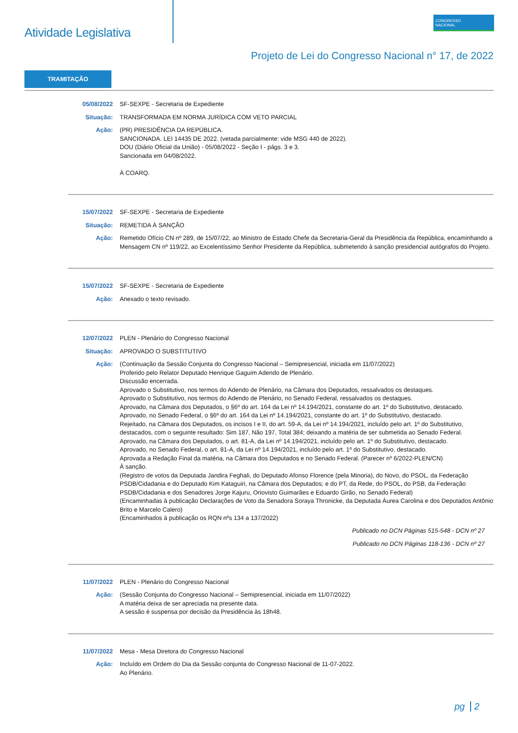Atividade Legislativa
CONGRESSO
NACIONAL
Projeto de Lei do Congresso Nacional n° 17, de 2022
TRAMITAÇÃO
05/08/2022 SF-SEXPE - Secretaria de Expediente
Situação: TRANSFORMADA EM NORMA JURÍDICA COM VETO PARCIAL
Ação: (PR) PRESIDÊNCIA DA REPÚBLICA.
SANCIONADA. LEI 14435 DE 2022. (vetada parcialmente: vide MSG 440 de 2022).
DOU (Diário Oficial da União) - 05/08/2022 - Seção I - págs. 3 e 3.
Sancionada em 04/08/2022.
À COARQ.
15/07/2022 SF-SEXPE - Secretaria de Expediente
Situação: REMETIDA À SANÇÃO
Ação: Remetido Ofício CN nº 289, de 15/07/22, ao Ministro de Estado Chefe da Secretaria-Geral da Presidência da República, encaminhando a Mensagem CN nº 119/22, ao Excelentíssimo Senhor Presidente da República, submetendo à sanção presidencial autógrafos do Projeto.
15/07/2022 SF-SEXPE - Secretaria de Expediente
Ação: Anexado o texto revisado.
12/07/2022 PLEN - Plenário do Congresso Nacional
Situação: APROVADO O SUBSTITUTIVO
Ação: (Continuação da Sessão Conjunta do Congresso Nacional – Semipresencial, iniciada em 11/07/2022)
Proferido pelo Relator Deputado Henrique Gaguim Adendo de Plenário.
Discussão encerrada.
Aprovado o Substitutivo, nos termos do Adendo de Plenário, na Câmara dos Deputados, ressalvados os destaques.
Aprovado o Substitutivo, nos termos do Adendo de Plenário, no Senado Federal, ressalvados os destaques.
Aprovado, na Câmara dos Deputados, o §6º do art. 164 da Lei nº 14.194/2021, constante do art. 1º do Substitutivo, destacado.
Aprovado, no Senado Federal, o §6º do art. 164 da Lei nº 14.194/2021, constante do art. 1º do Substitutivo, destacado.
Rejeitado, na Câmara dos Deputados, os incisos I e II, do art. 59-A, da Lei nº 14.194/2021, incluído pelo art. 1º do Substitutivo, destacados, com o seguinte resultado: Sim 187, Não 197, Total 384; deixando a matéria de ser submetida ao Senado Federal.
Aprovado, na Câmara dos Deputados, o art. 81-A, da Lei nº 14.194/2021, incluído pelo art. 1º do Substitutivo, destacado.
Aprovado, no Senado Federal, o art. 81-A, da Lei nº 14.194/2021, incluído pelo art. 1º do Substitutivo, destacado.
Aprovada a Redação Final da matéria, na Câmara dos Deputados e no Senado Federal. (Parecer nº 6/2022-PLEN/CN)
À sanção.
(Registro de votos da Deputada Jandira Feghali, do Deputado Afonso Florence (pela Minoria), do Novo, do PSOL, da Federação PSDB/Cidadania e do Deputado Kim Kataguiri, na Câmara dos Deputados; e do PT, da Rede, do PSOL, do PSB, da Federação PSDB/Cidadania e dos Senadores Jorge Kajuru, Oriovisto Guimarães e Eduardo Girão, no Senado Federal)
(Encaminhadas à publicação Declarações de Voto da Senadora Soraya Thronicke, da Deputada Áurea Carolina e dos Deputados Antônio Brito e Marcelo Calero)
(Encaminhados à publicação os RQN nºs 134 a 137/2022)
Publicado no DCN Páginas 515-548 - DCN nº 27
Publicado no DCN Páginas 118-136 - DCN nº 27
11/07/2022 PLEN - Plenário do Congresso Nacional
Ação: (Sessão Conjunta do Congresso Nacional – Semipresencial, iniciada em 11/07/2022)
A matéria deixa de ser apreciada na presente data.
A sessão é suspensa por decisão da Presidência às 18h48.
11/07/2022 Mesa - Mesa Diretora do Congresso Nacional
Ação: Incluído em Ordem do Dia da Sessão conjunta do Congresso Nacional de 11-07-2022.
Ao Plenário.
pg 2